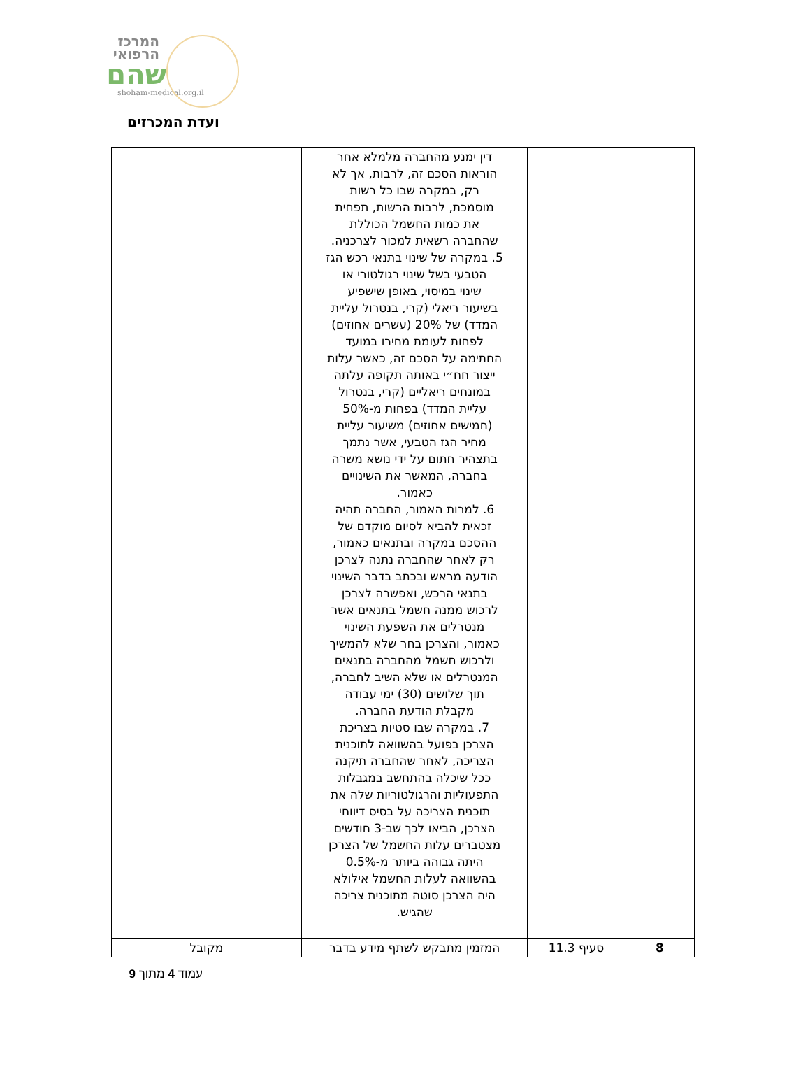המרכז
הרפואי
שהם
shoham-medical.org.il
ועדת המכרזים
| | | דין ימנע מהחברה מלמלא אחר הוראות הסכם זה, לרבות, אך לא רק, במקרה שבו כל רשות מוסמכת, לרבות הרשות, תפחית את כמות החשמל הכוללת שהחברה רשאית למכור לצרכניה. 5. במקרה של שינוי בתנאי רכש הגז הטבעי בשל שינוי רגולטורי או שינוי במיסוי, באופן שישפיע בשיעור ריאלי (קרי, בנטרול עליית המדד) של 20% (עשרים אחוזים) לפחות לעומת מחירו במועד החתימה על הסכם זה, כאשר עלות ייצור חח״י באותה תקופה עלתה במונחים ריאליים (קרי, בנטרול עליית המדד) בפחות מ-50% (חמישים אחוזים) משיעור עליית מחיר הגז הטבעי, אשר נתמך בתצהיר חתום על ידי נושא משרה בחברה, המאשר את השינויים כאמור. 6. למרות האמור, החברה תהיה זכאית להביא לסיום מוקדם של ההסכם במקרה ובתנאים כאמור, רק לאחר שהחברה נתנה לצרכן הודעה מראש ובכתב בדבר השינוי בתנאי הרכש, ואפשרה לצרכן לרכוש ממנה חשמל בתנאים אשר מנטרלים את השפעת השינוי כאמור, והצרכן בחר שלא להמשיך ולרכוש חשמל מהחברה בתנאים המנטרלים או שלא השיב לחברה, תוך שלושים (30) ימי עבודה מקבלת הודעת החברה. 7. במקרה שבו סטיות בצריכת הצרכן בפועל בהשוואה לתוכנית הצריכה, לאחר שהחברה תיקנה ככל שיכלה בהתחשב במגבלות התפעוליות והרגולטוריות שלה את תוכנית הצריכה על בסיס דיווחי הצרכן, הביאו לכך שב-3 חודשים מצטברים עלות החשמל של הצרכן היתה גבוהה ביותר מ-0.5% בהשוואה לעלות החשמל אילולא היה הצרכן סוטה מתוכנית צריכה שהגיש. | |
| 8 | סעיף 11.3 | המזמין מתבקש לשתף מידע בדבר | מקובל |
עמוד 4 מתוך 9